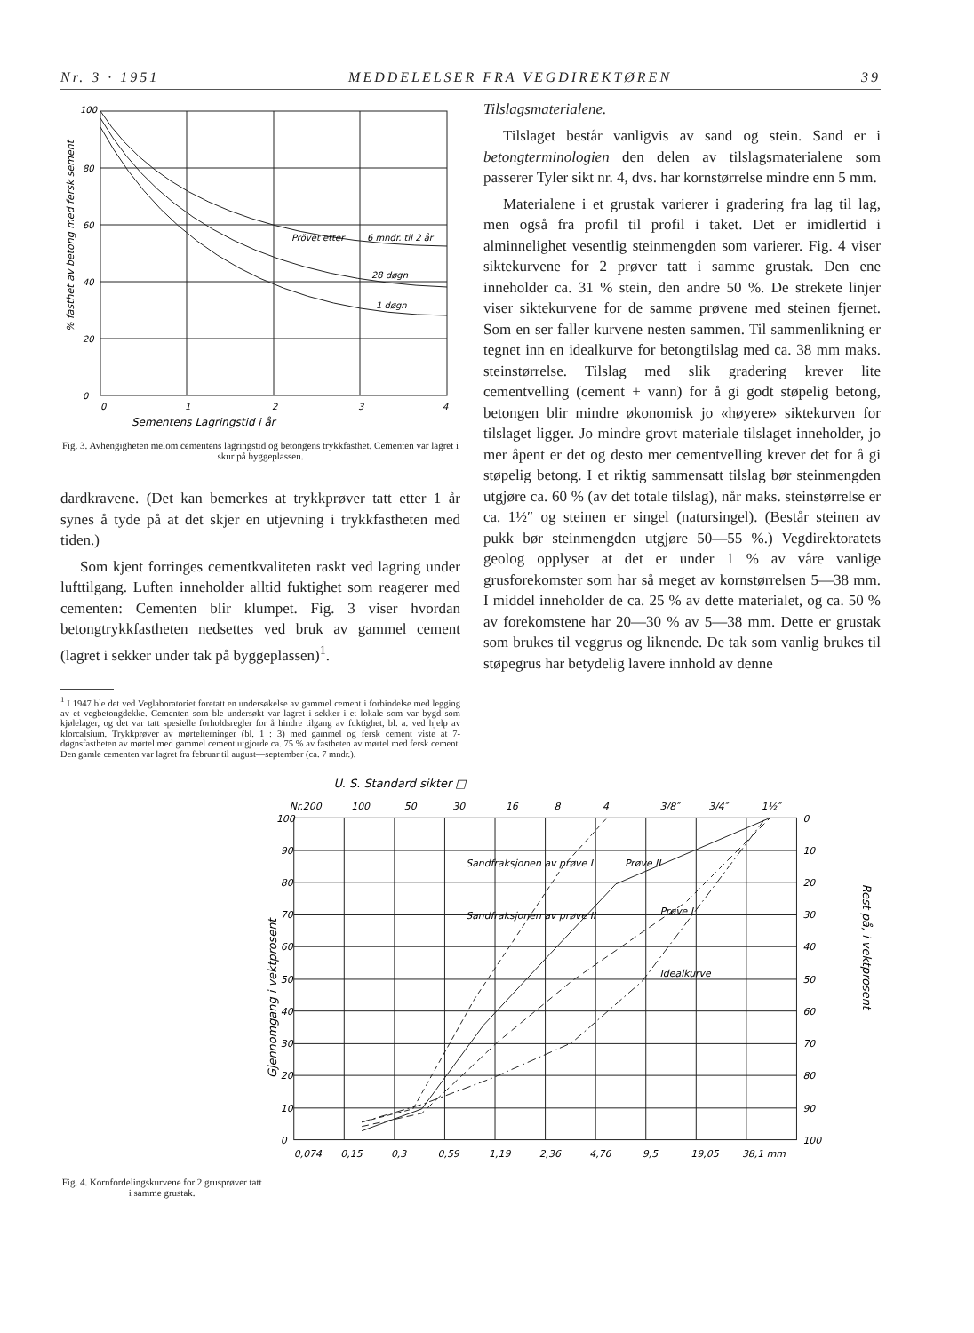Nr. 3 · 1951 MEDDELELSER FRA VEGDIREKTØREN 39
% fasthet av betong med fersk sement
100
80
60
40
20
0
0
1
2
3
4
Prövet etter
6 mndr. til 2 år
28 døgn
1 døgn
Sementens Lagringstid i år
Fig. 3. Avhengigheten melom cementens lagringstid og betongens trykkfasthet. Cementen var lagret i skur på byggeplassen.
dardkravene. (Det kan bemerkes at trykkprøver tatt etter 1 år synes å tyde på at det skjer en utjevning i trykkfastheten med tiden.)
Som kjent forringes cementkvaliteten raskt ved lagring under lufttilgang. Luften inneholder alltid fuktighet som reagerer med cementen: Cementen blir klumpet. Fig. 3 viser hvordan betongtrykkfastheten nedsettes ved bruk av gammel cement (lagret i sekker under tak på byggeplassen)<sup>1</sup>.
<sup>1</sup> I 1947 ble det ved Veglaboratoriet foretatt en undersøkelse av gammel cement i forbindelse med legging av et vegbetongdekke. Cementen som ble undersøkt var lagret i sekker i et lokale som var bygd som kjølelager, og det var tatt spesielle forholdsregler for å hindre tilgang av fuktighet, bl. a. ved hjelp av klorcalsium. Trykkprøver av mørtelterninger (bl. 1 : 3) med gammel og fersk cement viste at 7-døgnsfastheten av mørtel med gammel cement utgjorde ca. 75 % av fastheten av mørtel med fersk cement. Den gamle cementen var lagret fra februar til august—september (ca. 7 mndr.).
Tilslagsmaterialene.
Tilslaget består vanligvis av sand og stein. Sand er i betongterminologien den delen av tilslagsmaterialene som passerer Tyler sikt nr. 4, dvs. har kornstørrelse mindre enn 5 mm.
Materialene i et grustak varierer i gradering fra lag til lag, men også fra profil til profil i taket. Det er imidlertid i alminnelighet vesentlig steinmengden som varierer. Fig. 4 viser siktekurvene for 2 prøver tatt i samme grustak. Den ene inneholder ca. 31 % stein, den andre 50 %. De strekete linjer viser siktekurvene for de samme prøvene med steinen fjernet. Som en ser faller kurvene nesten sammen. Til sammenlikning er tegnet inn en idealkurve for betongtilslag med ca. 38 mm maks. steinstørrelse. Tilslag med slik gradering krever lite cementvelling (cement + vann) for å gi godt støpelig betong, betongen blir mindre økonomisk jo «høyere» siktekurven for tilslaget ligger. Jo mindre grovt materiale tilslaget inneholder, jo mer åpent er det og desto mer cementvelling krever det for å gi støpelig betong. I et riktig sammensatt tilslag bør steinmengden utgjøre ca. 60 % (av det totale tilslag), når maks. steinstørrelse er ca. 1½″ og steinen er singel (natursingel). (Består steinen av pukk bør steinmengden utgjøre 50—55 %.) Vegdirektoratets geolog opplyser at det er under 1 % av våre vanlige grusforekomster som har så meget av kornstørrelsen 5—38 mm. I middel inneholder de ca. 25 % av dette materialet, og ca. 50 % av forekomstene har 20—30 % av 5—38 mm. Dette er grustak som brukes til veggrus og liknende. De tak som vanlig brukes til støpegrus har betydelig lavere innhold av denne
Fig. 4. Kornfordelingskurvene for 2 grusprøver tatt i samme grustak.
U. S. Standard sikter □
Nr.200
100
50
30
16
8
4
3/8″
3/4″
1½″
100
90
80
70
60
50
40
30
20
10
0
0
10
20
30
40
50
60
70
80
90
100
0,074
0,15
0,3
0,59
1,19
2,36
4,76
9,5
19,05
38,1 mm
Sandfraksjonen av prøve I
Sandfraksjonen av prøve II
Prøve II
Prøve I
Idealkurve
Gjennomgang i vektprosent
Rest på, i vektprosent